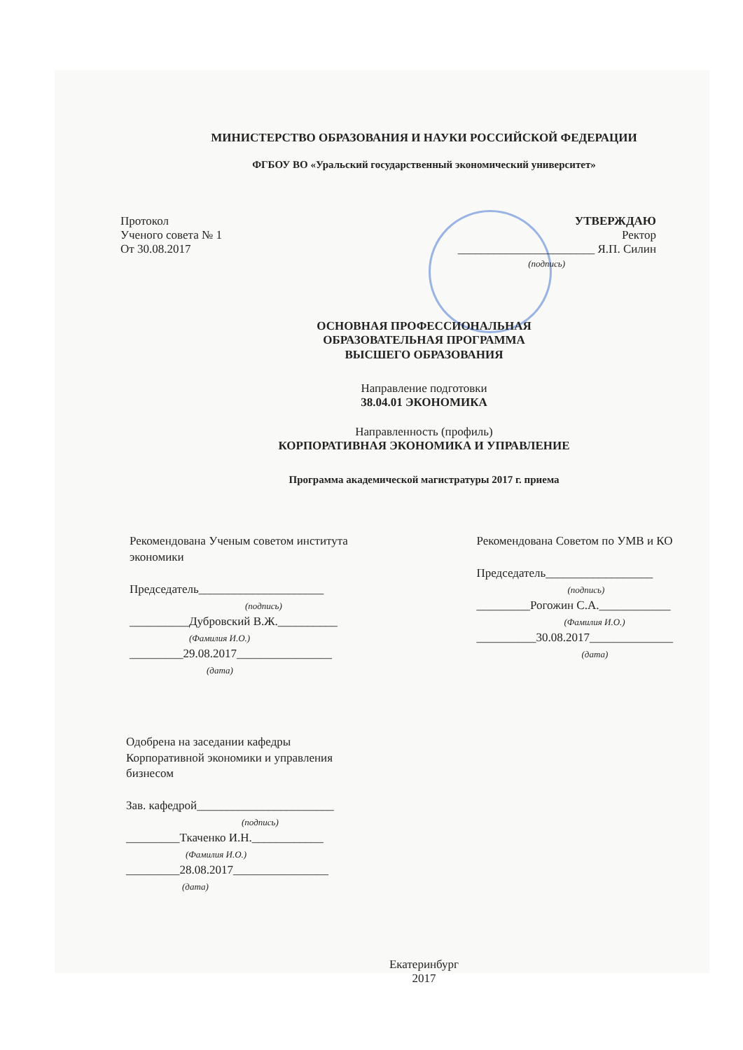МИНИСТЕРСТВО ОБРАЗОВАНИЯ И НАУКИ РОССИЙСКОЙ ФЕДЕРАЦИИ
ФГБОУ ВО «Уральский государственный экономический университет»
Протокол
Ученого совета № 1
От 30.08.2017
УТВЕРЖДАЮ
Ректор
_______________________ Я.П. Силин
(подпись)
ОСНОВНАЯ ПРОФЕССИОНАЛЬНАЯ
ОБРАЗОВАТЕЛЬНАЯ ПРОГРАММА
ВЫСШЕГО ОБРАЗОВАНИЯ
Направление подготовки
38.04.01 ЭКОНОМИКА
Направленность (профиль)
КОРПОРАТИВНАЯ ЭКОНОМИКА И УПРАВЛЕНИЕ
Программа академической магистратуры 2017 г. приема
Рекомендована Ученым советом института
экономики
Председатель_____________________
(подпись)
__________Дубровский В.Ж.__________
(Фамилия И.О.)
_________29.08.2017________________
(дата)
Рекомендована Советом по УМВ и КО
Председатель__________________
(подпись)
_________Рогожин С.А.____________
(Фамилия И.О.)
__________30.08.2017______________
(дата)
Одобрена на заседании кафедры
Корпоративной экономики и управления
бизнесом
Зав. кафедрой_______________________
(подпись)
_________Ткаченко И.Н.____________
(Фамилия И.О.)
_________28.08.2017________________
(дата)
Екатеринбург
2017